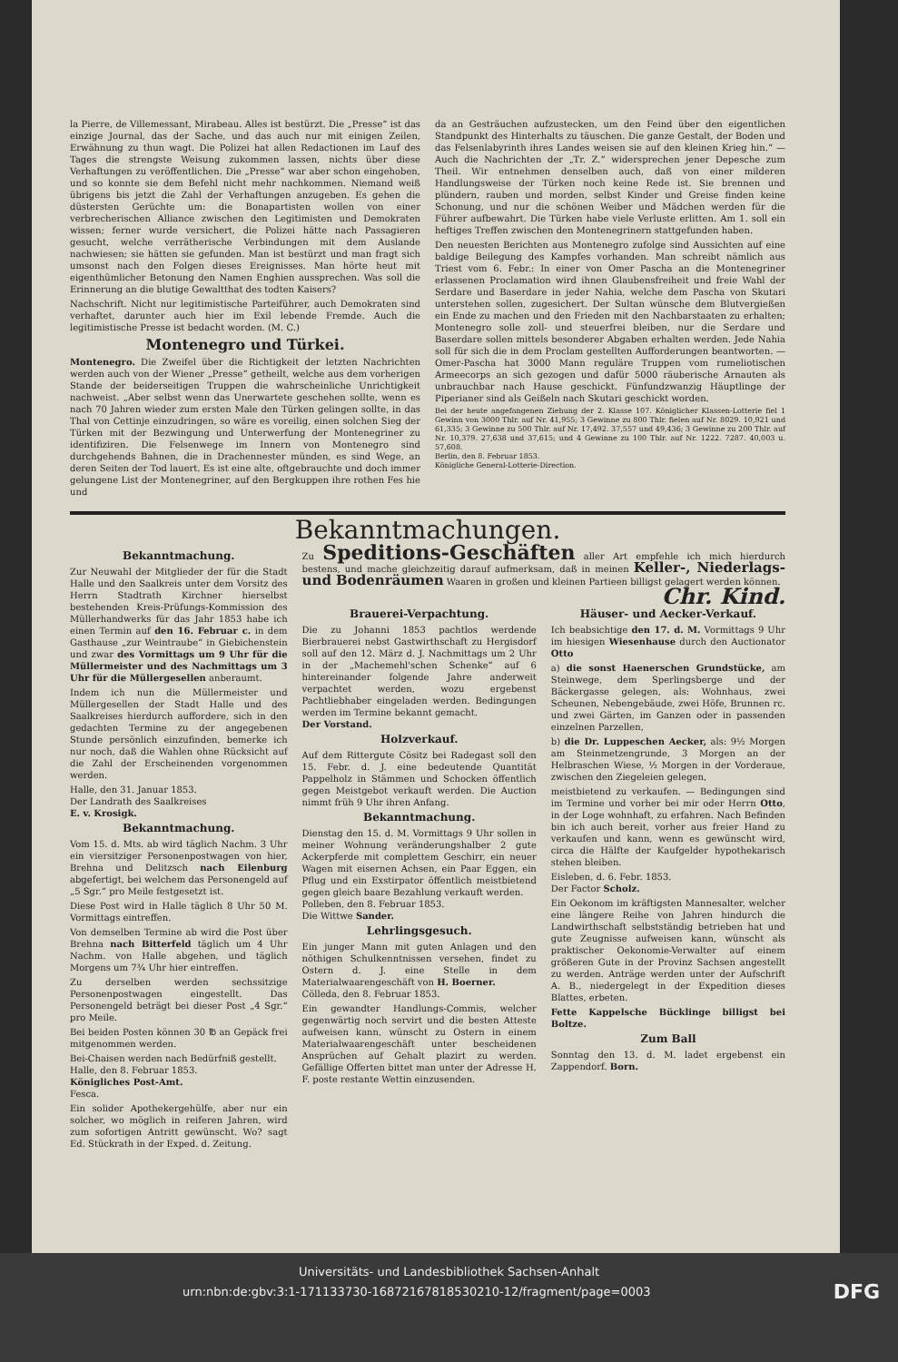la Pierre, de Villemessant, Mirabeau. Alles ist bestürzt. Die „Presse“ ist das einzige Journal, das der Sache, und das auch nur mit einigen Zeilen, Erwähnung zu thun wagt. Die Polizei hat allen Redactionen im Lauf des Tages die strengste Weisung zukommen lassen, nichts über diese Verhaftungen zu veröffentlichen. Die „Presse“ war aber schon eingehoben, und so konnte sie dem Befehl nicht mehr nachkommen. Niemand weiß übrigens bis jetzt die Zahl der Verhaftungen anzugeben. Es gehen die düstersten Gerüchte um: die Bonapartisten wollen von einer verbrecherischen Alliance zwischen den Legitimisten und Demokraten wissen; ferner wurde versichert, die Polizei hätte nach Passagieren gesucht, welche verrätherische Verbindungen mit dem Auslande nachwiesen; sie hätten sie gefunden. Man ist bestürzt und man fragt sich umsonst nach den Folgen dieses Ereignisses. Man hörte heut mit eigenthümlicher Betonung den Namen Enghien aussprechen. Was soll die Erinnerung an die blutige Gewaltthat des todten Kaisers?
Nachschrift. Nicht nur legitimistische Parteiführer, auch Demokraten sind verhaftet, darunter auch hier im Exil lebende Fremde. Auch die legitimistische Presse ist bedacht worden. (M. C.)
Montenegro und Türkei.
Montenegro. Die Zweifel über die Richtigkeit der letzten Nachrichten werden auch von der Wiener „Presse“ getheilt, welche aus dem vorherigen Stande der beiderseitigen Truppen die wahrscheinliche Unrichtigkeit nachweist. „Aber selbst wenn das Unerwartete geschehen sollte, wenn es nach 70 Jahren wieder zum ersten Male den Türken gelingen sollte, in das Thal von Cettinje einzudringen, so wäre es voreilig, einen solchen Sieg der Türken mit der Bezwingung und Unterwerfung der Montenegriner zu identifiziren. Die Felsenwege im Innern von Montenegro sind durchgehends Bahnen, die in Drachennester münden, es sind Wege, an deren Seiten der Tod lauert. Es ist eine alte, oftgebrauchte und doch immer gelungene List der Montenegriner, auf den Bergkuppen ihre rothen Fes hie und
da an Gesträuchen aufzustecken, um den Feind über den eigentlichen Standpunkt des Hinterhalts zu täuschen. Die ganze Gestalt, der Boden und das Felsenlabyrinth ihres Landes weisen sie auf den kleinen Krieg hin.“ — Auch die Nachrichten der „Tr. Z.“ widersprechen jener Depesche zum Theil. Wir entnehmen denselben auch, daß von einer milderen Handlungsweise der Türken noch keine Rede ist. Sie brennen und plündern, rauben und morden, selbst Kinder und Greise finden keine Schonung, und nur die schönen Weiber und Mädchen werden für die Führer aufbewahrt. Die Türken habe viele Verluste erlitten. Am 1. soll ein heftiges Treffen zwischen den Montenegrinern stattgefunden haben.
Den neuesten Berichten aus Montenegro zufolge sind Aussichten auf eine baldige Beilegung des Kampfes vorhanden. Man schreibt nämlich aus Triest vom 6. Febr.: In einer von Omer Pascha an die Montenegriner erlassenen Proclamation wird ihnen Glaubensfreiheit und freie Wahl der Serdare und Baserdare in jeder Nahia, welche dem Pascha von Skutari unterstehen sollen, zugesichert. Der Sultan wünsche dem Blutvergießen ein Ende zu machen und den Frieden mit den Nachbarstaaten zu erhalten; Montenegro solle zoll- und steuerfrei bleiben, nur die Serdare und Baserdare sollen mittels besonderer Abgaben erhalten werden. Jede Nahia soll für sich die in dem Proclam gestellten Aufforderungen beantworten. — Omer-Pascha hat 3000 Mann reguläre Truppen vom rumeliotischen Armeecorps an sich gezogen und dafür 5000 räuberische Arnauten als unbrauchbar nach Hause geschickt. Fünfundzwanzig Häuptlinge der Piperianer sind als Geißeln nach Skutari geschickt worden.
Bei der heute angefangenen Ziehung der 2. Klasse 107. Königlicher Klassen-Lotterie fiel 1 Gewinn von 3000 Thlr. auf Nr. 41,955; 3 Gewinne zu 800 Thlr. fielen auf Nr. 8029. 10,921 und 61,335; 3 Gewinne zu 500 Thlr. auf Nr. 17,492. 37,557 und 49,436; 3 Gewinne zu 200 Thlr. auf Nr. 10,379. 27,638 und 37,615; und 4 Gewinne zu 100 Thlr. auf Nr. 1222. 7287. 40,003 u. 57,608.
Berlin, den 8. Februar 1853.
Königliche General-Lotterie-Direction.
Bekanntmachungen.
Bekanntmachung.
Zur Neuwahl der Mitglieder der für die Stadt Halle und den Saalkreis unter dem Vorsitz des Herrn Stadtrath Kirchner hierselbst bestehenden Kreis-Prüfungs-Kommission des Müllerhandwerks für das Jahr 1853 habe ich einen Termin auf den 16. Februar c. in dem Gasthause „zur Weintraube“ in Giebichenstein und zwar des Vormittags um 9 Uhr für die Müllermeister und des Nachmittags um 3 Uhr für die Müllergesellen anberaumt.
Indem ich nun die Müllermeister und Müllergesellen der Stadt Halle und des Saalkreises hierdurch auffordere, sich in den gedachten Termine zu der angegebenen Stunde persönlich einzufinden, bemerke ich nur noch, daß die Wahlen ohne Rücksicht auf die Zahl der Erscheinenden vorgenommen werden.
Halle, den 31. Januar 1853.
Der Landrath des Saalkreises
E. v. Krosigk.
Bekanntmachung.
Vom 15. d. Mts. ab wird täglich Nachm. 3 Uhr ein viersitziger Personenpostwagen von hier, Brehna und Delitzsch nach Eilenburg abgefertigt, bei welchem das Personengeld auf „5 Sgr.“ pro Meile festgesetzt ist.
Diese Post wird in Halle täglich 8 Uhr 50 M. Vormittags eintreffen.
Von demselben Termine ab wird die Post über Brehna nach Bitterfeld täglich um 4 Uhr Nachm. von Halle abgehen, und täglich Morgens um 7¾ Uhr hier eintreffen.
Zu derselben werden sechssitzige Personenpostwagen eingestellt. Das Personengeld beträgt bei dieser Post „4 Sgr.“ pro Meile.
Bei beiden Posten können 30 ℔ an Gepäck frei mitgenommen werden.
Bei-Chaisen werden nach Bedürfniß gestellt.
Halle, den 8. Februar 1853.
Königliches Post-Amt.
Fesca.
Ein solider Apothekergehülfe, aber nur ein solcher, wo möglich in reiferen Jahren, wird zum sofortigen Antritt gewünscht. Wo? sagt Ed. Stückrath in der Exped. d. Zeitung.
Zu Speditions-Geschäften aller Art empfehle ich mich hierdurch bestens, und mache gleichzeitig darauf aufmerksam, daß in meinen Keller-, Niederlags- und Bodenräumen Waaren in großen und kleinen Partieen billigst gelagert werden können.
Chr. Kind.
Brauerei-Verpachtung.
Die zu Johanni 1853 pachtlos werdende Bierbrauerei nebst Gastwirthschaft zu Hergisdorf soll auf den 12. März d. J. Nachmittags um 2 Uhr in der „Machemehl'schen Schenke“ auf 6 hintereinander folgende Jahre anderweit verpachtet werden, wozu ergebenst Pachtliebhaber eingeladen werden. Bedingungen werden im Termine bekannt gemacht.
Der Vorstand.
Holzverkauf.
Auf dem Rittergute Cösitz bei Radegast soll den 15. Febr. d. J. eine bedeutende Quantität Pappelholz in Stämmen und Schocken öffentlich gegen Meistgebot verkauft werden. Die Auction nimmt früh 9 Uhr ihren Anfang.
Bekanntmachung.
Dienstag den 15. d. M. Vormittags 9 Uhr sollen in meiner Wohnung veränderungshalber 2 gute Ackerpferde mit complettem Geschirr, ein neuer Wagen mit eisernen Achsen, ein Paar Eggen, ein Pflug und ein Exstirpator öffentlich meistbietend gegen gleich baare Bezahlung verkauft werden.
Polleben, den 8. Februar 1853.
Die Wittwe Sander.
Lehrlingsgesuch.
Ein junger Mann mit guten Anlagen und den nöthigen Schulkenntnissen versehen, findet zu Ostern d. J. eine Stelle in dem Materialwaarengeschäft von H. Boerner.
Cölleda, den 8. Februar 1853.
Ein gewandter Handlungs-Commis, welcher gegenwärtig noch servirt und die besten Atteste aufweisen kann, wünscht zu Ostern in einem Materialwaarengeschäft unter bescheidenen Ansprüchen auf Gehalt plazirt zu werden. Gefällige Offerten bittet man unter der Adresse H. F. poste restante Wettin einzusenden.
Häuser- und Aecker-Verkauf.
Ich beabsichtige den 17. d. M. Vormittags 9 Uhr im hiesigen Wiesenhause durch den Auctionator Otto
a) die sonst Haenerschen Grundstücke, am Steinwege, dem Sperlingsberge und der Bäckergasse gelegen, als: Wohnhaus, zwei Scheunen, Nebengebäude, zwei Höfe, Brunnen rc. und zwei Gärten, im Ganzen oder in passenden einzelnen Parzellen,
b) die Dr. Luppeschen Aecker, als: 9½ Morgen am Steinmetzengrunde, 3 Morgen an der Helbraschen Wiese, ½ Morgen in der Vorderaue, zwischen den Ziegeleien gelegen,
meistbietend zu verkaufen. — Bedingungen sind im Termine und vorher bei mir oder Herrn Otto, in der Loge wohnhaft, zu erfahren. Nach Befinden bin ich auch bereit, vorher aus freier Hand zu verkaufen und kann, wenn es gewünscht wird, circa die Hälfte der Kaufgelder hypothekarisch stehen bleiben.
Eisleben, d. 6. Febr. 1853.
Der Factor Scholz.
Ein Oekonom im kräftigsten Mannesalter, welcher eine längere Reihe von Jahren hindurch die Landwirthschaft selbstständig betrieben hat und gute Zeugnisse aufweisen kann, wünscht als praktischer Oekonomie-Verwalter auf einem größeren Gute in der Provinz Sachsen angestellt zu werden. Anträge werden unter der Aufschrift A. B., niedergelegt in der Expedition dieses Blattes, erbeten.
Fette Kappelsche Bücklinge billigst bei Boltze.
Zum Ball
Sonntag den 13. d. M. ladet ergebenst ein Zappendorf. Born.
Universitäts- und Landesbibliothek Sachsen-Anhalt
urn:nbn:de:gbv:3:1-171133730-16872167818530210-12/fragment/page=0003 DFG